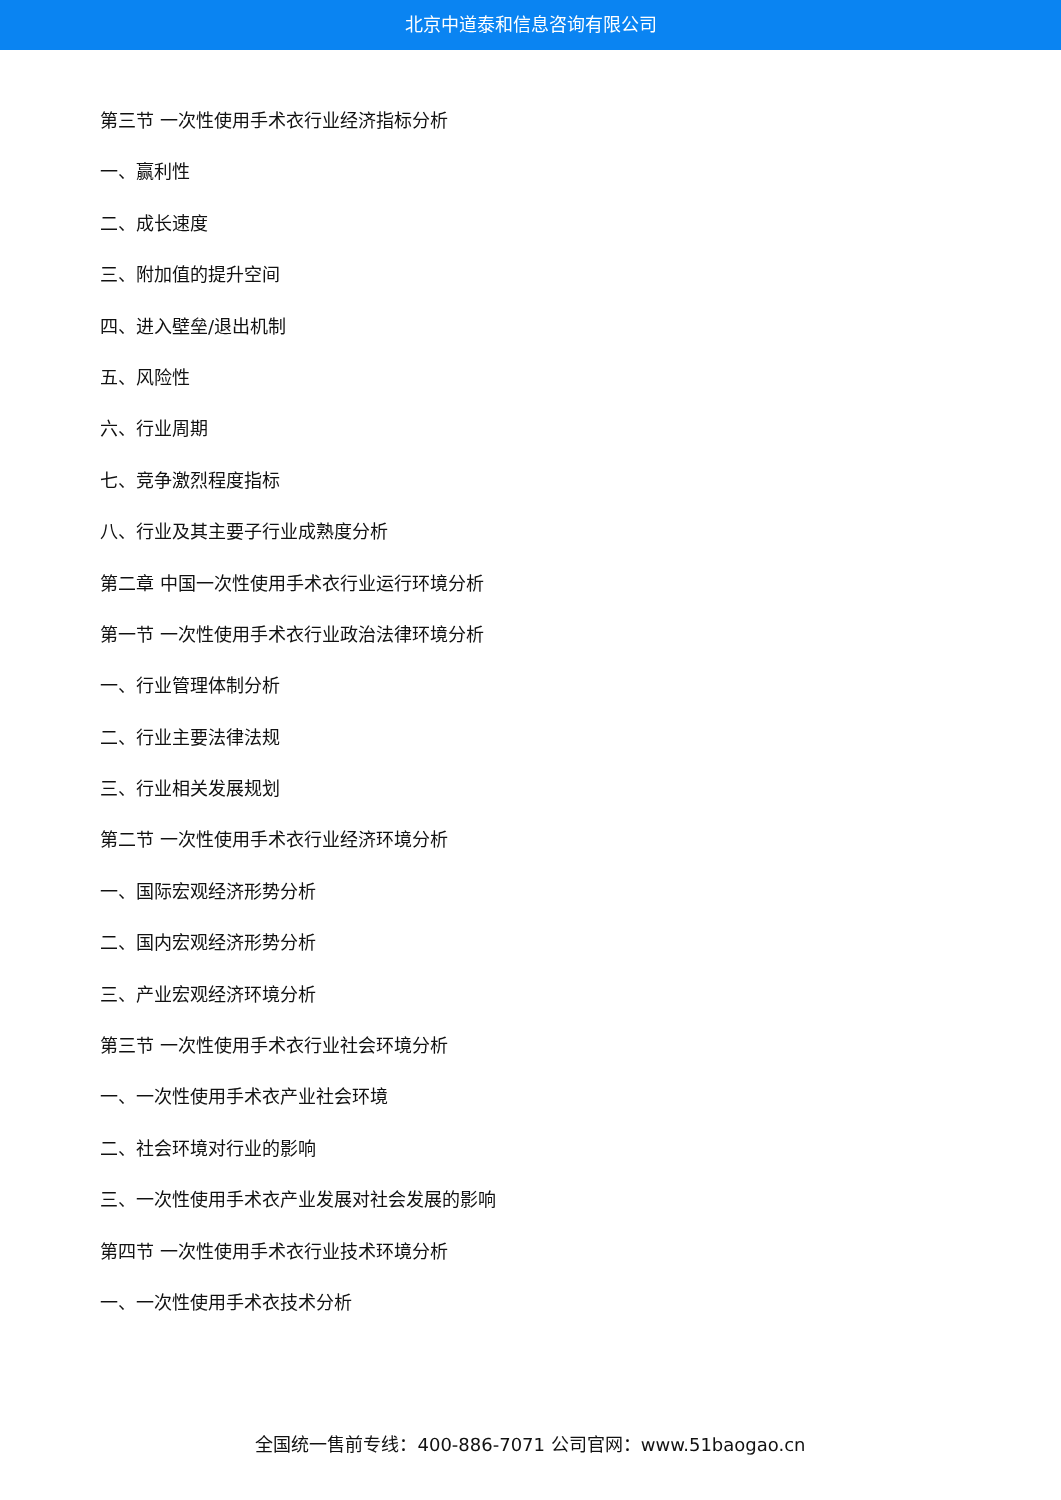北京中道泰和信息咨询有限公司
第三节 一次性使用手术衣行业经济指标分析
一、赢利性
二、成长速度
三、附加值的提升空间
四、进入壁垒/退出机制
五、风险性
六、行业周期
七、竞争激烈程度指标
八、行业及其主要子行业成熟度分析
第二章 中国一次性使用手术衣行业运行环境分析
第一节 一次性使用手术衣行业政治法律环境分析
一、行业管理体制分析
二、行业主要法律法规
三、行业相关发展规划
第二节 一次性使用手术衣行业经济环境分析
一、国际宏观经济形势分析
二、国内宏观经济形势分析
三、产业宏观经济环境分析
第三节 一次性使用手术衣行业社会环境分析
一、一次性使用手术衣产业社会环境
二、社会环境对行业的影响
三、一次性使用手术衣产业发展对社会发展的影响
第四节 一次性使用手术衣行业技术环境分析
一、一次性使用手术衣技术分析
全国统一售前专线：400-886-7071 公司官网：www.51baogao.cn